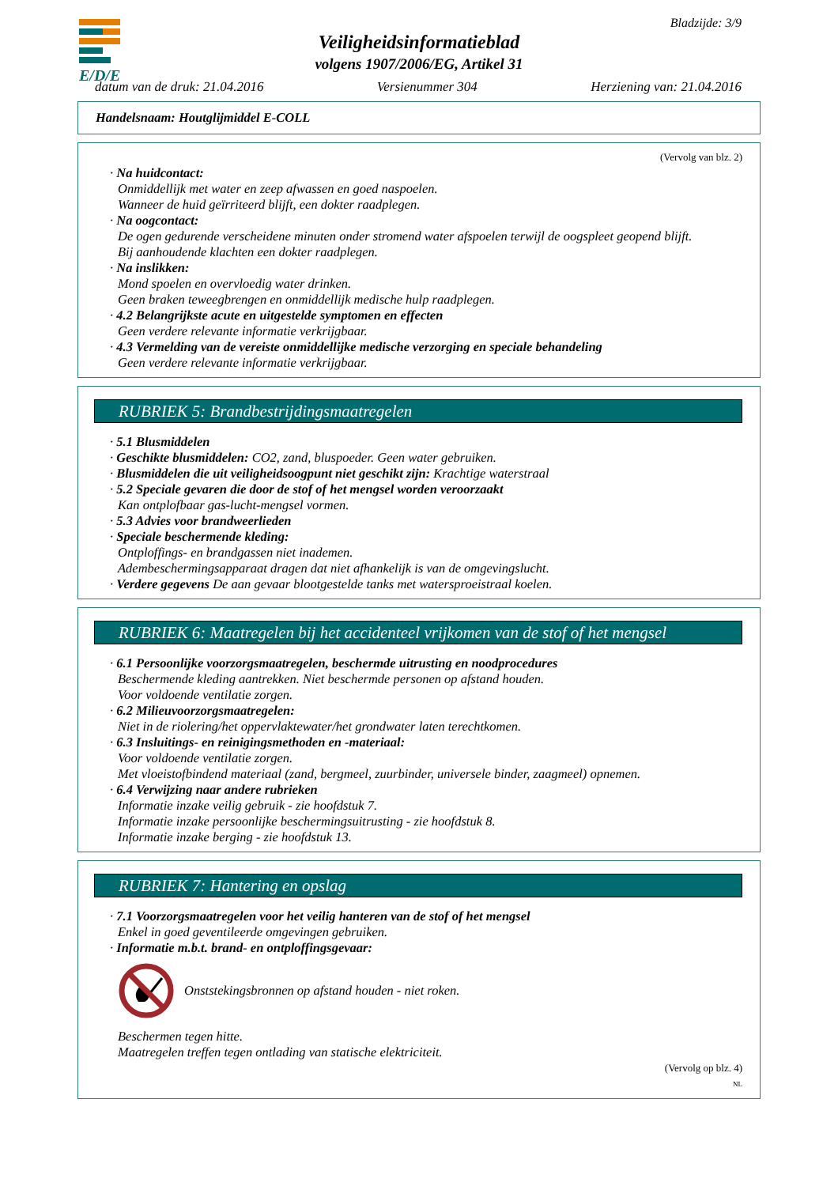E/D/E
Bladzijde: 3/9
Veiligheidsinformatieblad
volgens 1907/2006/EG, Artikel 31
datum van de druk: 21.04.2016 Versienummer 304 Herziening van: 21.04.2016
Handelsnaam: Houtglijmiddel E-COLL
(Vervolg van blz. 2)
· Na huidcontact:
Onmiddellijk met water en zeep afwassen en goed naspoelen.
Wanneer de huid geïrriteerd blijft, een dokter raadplegen.
· Na oogcontact:
De ogen gedurende verscheidene minuten onder stromend water afspoelen terwijl de oogspleet geopend blijft.
Bij aanhoudende klachten een dokter raadplegen.
· Na inslikken:
Mond spoelen en overvloedig water drinken.
Geen braken teweegbrengen en onmiddellijk medische hulp raadplegen.
· 4.2 Belangrijkste acute en uitgestelde symptomen en effecten
Geen verdere relevante informatie verkrijgbaar.
· 4.3 Vermelding van de vereiste onmiddellijke medische verzorging en speciale behandeling
Geen verdere relevante informatie verkrijgbaar.
RUBRIEK 5: Brandbestrijdingsmaatregelen
· 5.1 Blusmiddelen
· Geschikte blusmiddelen: CO2, zand, bluspoeder. Geen water gebruiken.
· Blusmiddelen die uit veiligheidsoogpunt niet geschikt zijn: Krachtige waterstraal
· 5.2 Speciale gevaren die door de stof of het mengsel worden veroorzaakt
Kan ontplofbaar gas-lucht-mengsel vormen.
· 5.3 Advies voor brandweerlieden
· Speciale beschermende kleding:
Ontploffings- en brandgassen niet inademen.
Adembeschermingsapparaat dragen dat niet afhankelijk is van de omgevingslucht.
· Verdere gegevens De aan gevaar blootgestelde tanks met watersproeistraal koelen.
RUBRIEK 6: Maatregelen bij het accidenteel vrijkomen van de stof of het mengsel
· 6.1 Persoonlijke voorzorgsmaatregelen, beschermde uitrusting en noodprocedures
Beschermende kleding aantrekken. Niet beschermde personen op afstand houden.
Voor voldoende ventilatie zorgen.
· 6.2 Milieuvoorzorgsmaatregelen:
Niet in de riolering/het oppervlaktewater/het grondwater laten terechtkomen.
· 6.3 Insluitings- en reinigingsmethoden en -materiaal:
Voor voldoende ventilatie zorgen.
Met vloeistofbindend materiaal (zand, bergmeel, zuurbinder, universele binder, zaagmeel) opnemen.
· 6.4 Verwijzing naar andere rubrieken
Informatie inzake veilig gebruik - zie hoofdstuk 7.
Informatie inzake persoonlijke beschermingsuitrusting - zie hoofdstuk 8.
Informatie inzake berging - zie hoofdstuk 13.
RUBRIEK 7: Hantering en opslag
· 7.1 Voorzorgsmaatregelen voor het veilig hanteren van de stof of het mengsel
Enkel in goed geventileerde omgevingen gebruiken.
· Informatie m.b.t. brand- en ontploffingsgevaar:
Onststekingsbronnen op afstand houden - niet roken.
Beschermen tegen hitte.
Maatregelen treffen tegen ontlading van statische elektriciteit.
(Vervolg op blz. 4)
NL